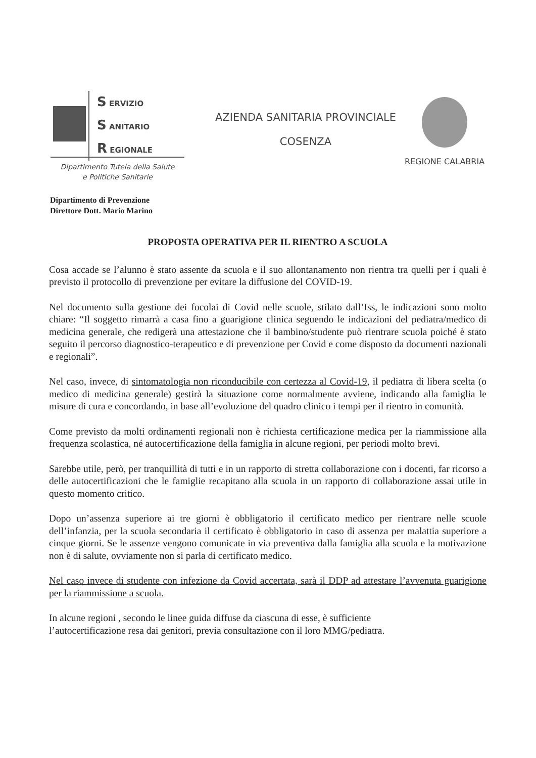S ERVIZIO
S ANITARIO
R EGIONALE
Dipartimento Tutela della Salute
e Politiche Sanitarie
AZIENDA SANITARIA PROVINCIALE
COSENZA
REGIONE CALABRIA
Dipartimento di Prevenzione
Direttore Dott. Mario Marino
PROPOSTA OPERATIVA PER IL RIENTRO A SCUOLA
Cosa accade se l’alunno è stato assente da scuola e il suo allontanamento non rientra tra quelli per i quali è previsto il protocollo di prevenzione per evitare la diffusione del COVID-19.
Nel documento sulla gestione dei focolai di Covid nelle scuole, stilato dall’Iss, le indicazioni sono molto chiare: “Il soggetto rimarrà a casa fino a guarigione clinica seguendo le indicazioni del pediatra/medico di medicina generale, che redigerà una attestazione che il bambino/studente può rientrare scuola poiché è stato seguito il percorso diagnostico-terapeutico e di prevenzione per Covid e come disposto da documenti nazionali e regionali”.
Nel caso, invece, di sintomatologia non riconducibile con certezza al Covid-19, il pediatra di libera scelta (o medico di medicina generale) gestirà la situazione come normalmente avviene, indicando alla famiglia le misure di cura e concordando, in base all’evoluzione del quadro clinico i tempi per il rientro in comunità.
Come previsto da molti ordinamenti regionali non è richiesta certificazione medica per la riammissione alla frequenza scolastica, né autocertificazione della famiglia in alcune regioni, per periodi molto brevi.
Sarebbe utile, però, per tranquillità di tutti e in un rapporto di stretta collaborazione con i docenti, far ricorso a delle autocertificazioni che le famiglie recapitano alla scuola in un rapporto di collaborazione assai utile in questo momento critico.
Dopo un’assenza superiore ai tre giorni è obbligatorio il certificato medico per rientrare nelle scuole dell’infanzia, per la scuola secondaria il certificato è obbligatorio in caso di assenza per malattia superiore a cinque giorni. Se le assenze vengono comunicate in via preventiva dalla famiglia alla scuola e la motivazione non è di salute, ovviamente non si parla di certificato medico.
Nel caso invece di studente con infezione da Covid accertata, sarà il DDP ad attestare l’avvenuta guarigione per la riammissione a scuola.
In alcune regioni , secondo le linee guida diffuse da ciascuna di esse, è sufficiente
l’autocertificazione resa dai genitori, previa consultazione con il loro MMG/pediatra.